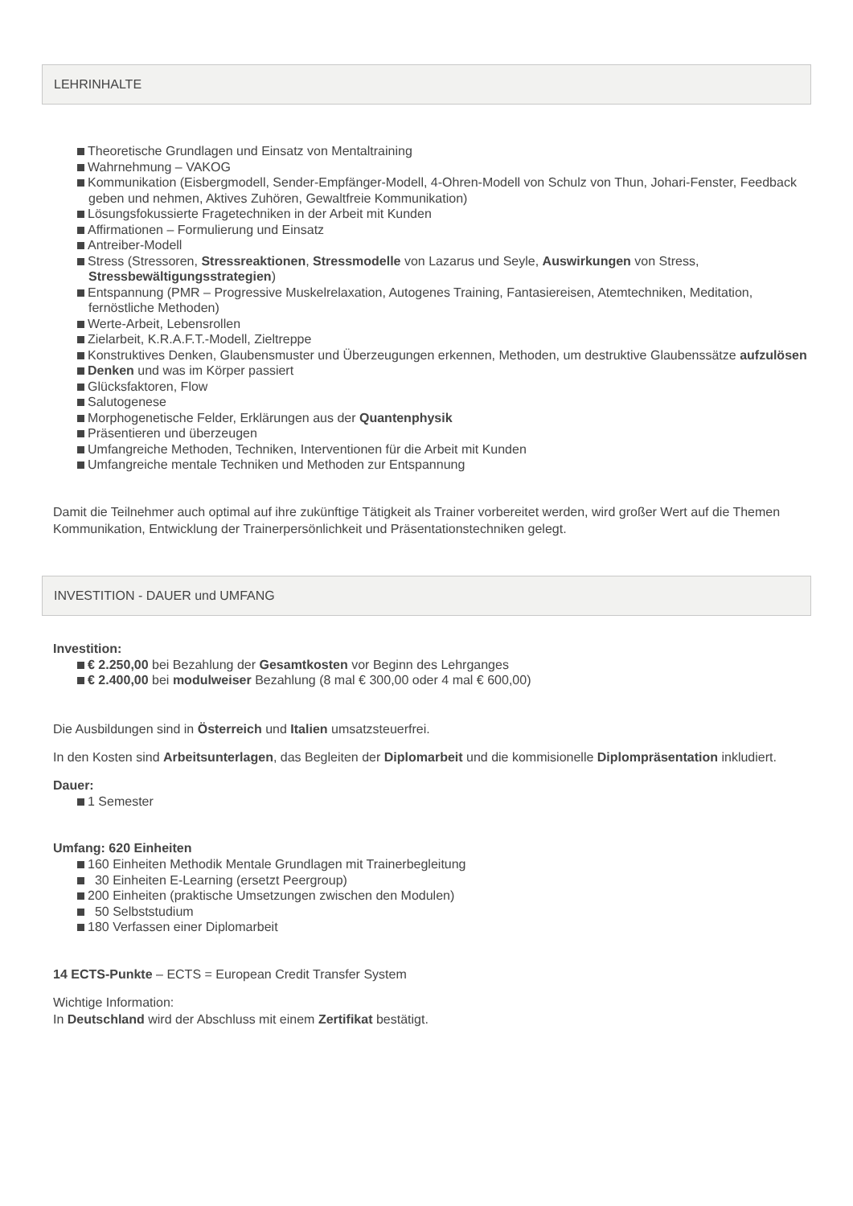LEHRINHALTE
Theoretische Grundlagen und Einsatz von Mentaltraining
Wahrnehmung – VAKOG
Kommunikation (Eisbergmodell, Sender-Empfänger-Modell, 4-Ohren-Modell von Schulz von Thun, Johari-Fenster, Feedback geben und nehmen, Aktives Zuhören, Gewaltfreie Kommunikation)
Lösungsfokussierte Fragetechniken in der Arbeit mit Kunden
Affirmationen – Formulierung und Einsatz
Antreiber-Modell
Stress (Stressoren, Stressreaktionen, Stressmodelle von Lazarus und Seyle, Auswirkungen von Stress, Stressbewältigungsstrategien)
Entspannung (PMR – Progressive Muskelrelaxation, Autogenes Training, Fantasiereisen, Atemtechniken, Meditation, fernöstliche Methoden)
Werte-Arbeit, Lebensrollen
Zielarbeit, K.R.A.F.T.-Modell, Zieltreppe
Konstruktives Denken, Glaubensmuster und Überzeugungen erkennen, Methoden, um destruktive Glaubenssätze aufzulösen
Denken und was im Körper passiert
Glücksfaktoren, Flow
Salutogenese
Morphogenetische Felder, Erklärungen aus der Quantenphysik
Präsentieren und überzeugen
Umfangreiche Methoden, Techniken, Interventionen für die Arbeit mit Kunden
Umfangreiche mentale Techniken und Methoden zur Entspannung
Damit die Teilnehmer auch optimal auf ihre zukünftige Tätigkeit als Trainer vorbereitet werden, wird großer Wert auf die Themen Kommunikation, Entwicklung der Trainerpersönlichkeit und Präsentationstechniken gelegt.
INVESTITION - DAUER und UMFANG
Investition:
€ 2.250,00 bei Bezahlung der Gesamtkosten vor Beginn des Lehrganges
€ 2.400,00 bei modulweiser Bezahlung (8 mal € 300,00 oder 4 mal € 600,00)
Die Ausbildungen sind in Österreich und Italien umsatzsteuerfrei.
In den Kosten sind Arbeitsunterlagen, das Begleiten der Diplomarbeit und die kommisionelle Diplompräsentation inkludiert.
Dauer:
1 Semester
Umfang: 620 Einheiten
160 Einheiten Methodik Mentale Grundlagen mit Trainerbegleitung
30 Einheiten E-Learning (ersetzt Peergroup)
200 Einheiten (praktische Umsetzungen zwischen den Modulen)
50 Selbststudium
180 Verfassen einer Diplomarbeit
14 ECTS-Punkte – ECTS = European Credit Transfer System
Wichtige Information:
In Deutschland wird der Abschluss mit einem Zertifikat bestätigt.